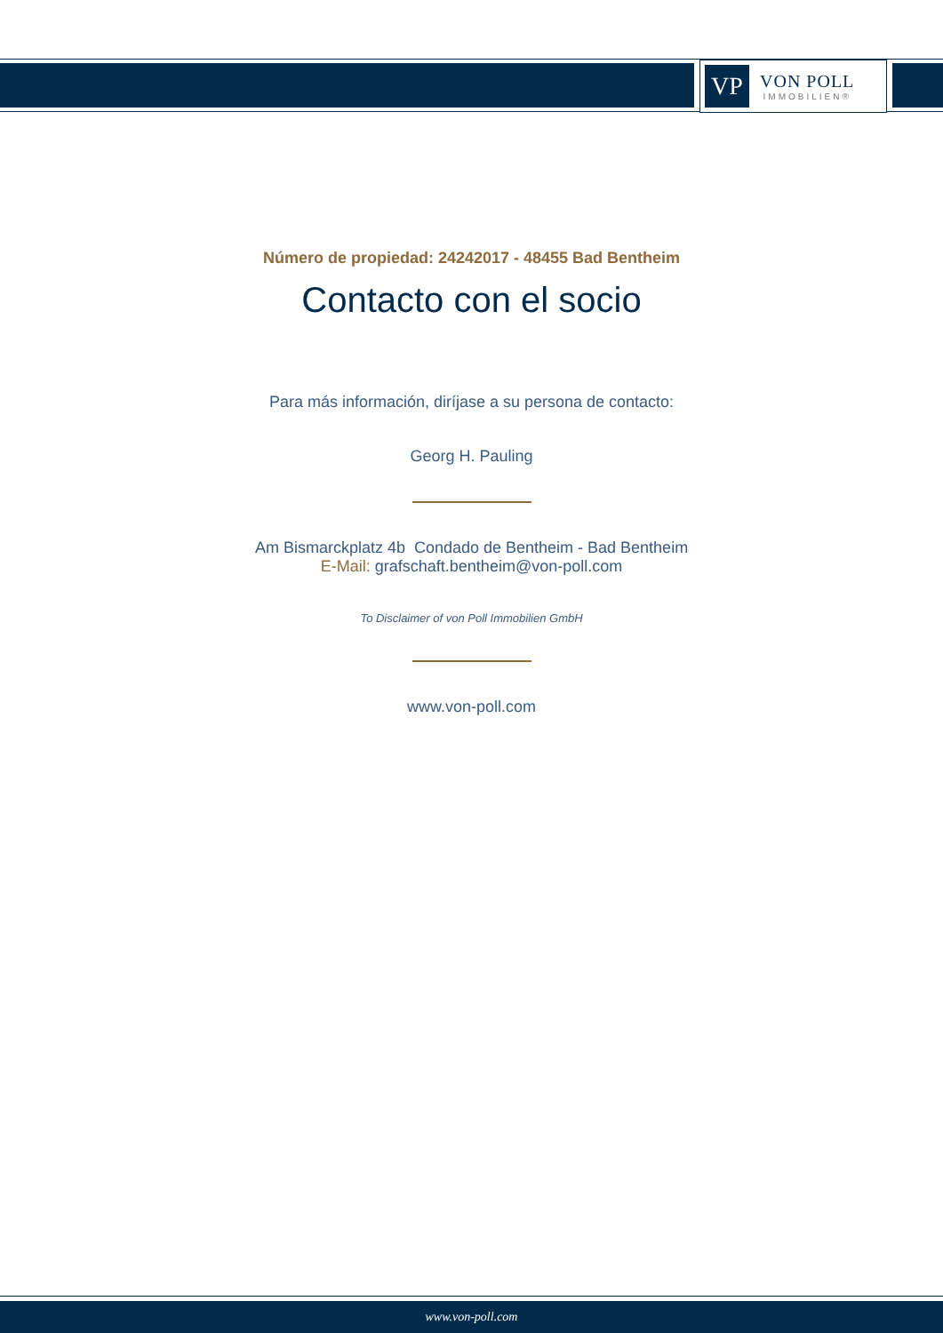VP
VON POLL
IMMOBILIEN®
Número de propiedad: 24242017 - 48455 Bad Bentheim
Contacto con el socio
Para más información, diríjase a su persona de contacto:
Georg H. Pauling
Am Bismarckplatz 4b Condado de Bentheim - Bad Bentheim
E-Mail: grafschaft.bentheim@von-poll.com
To Disclaimer of von Poll Immobilien GmbH
www.von-poll.com
www.von-poll.com